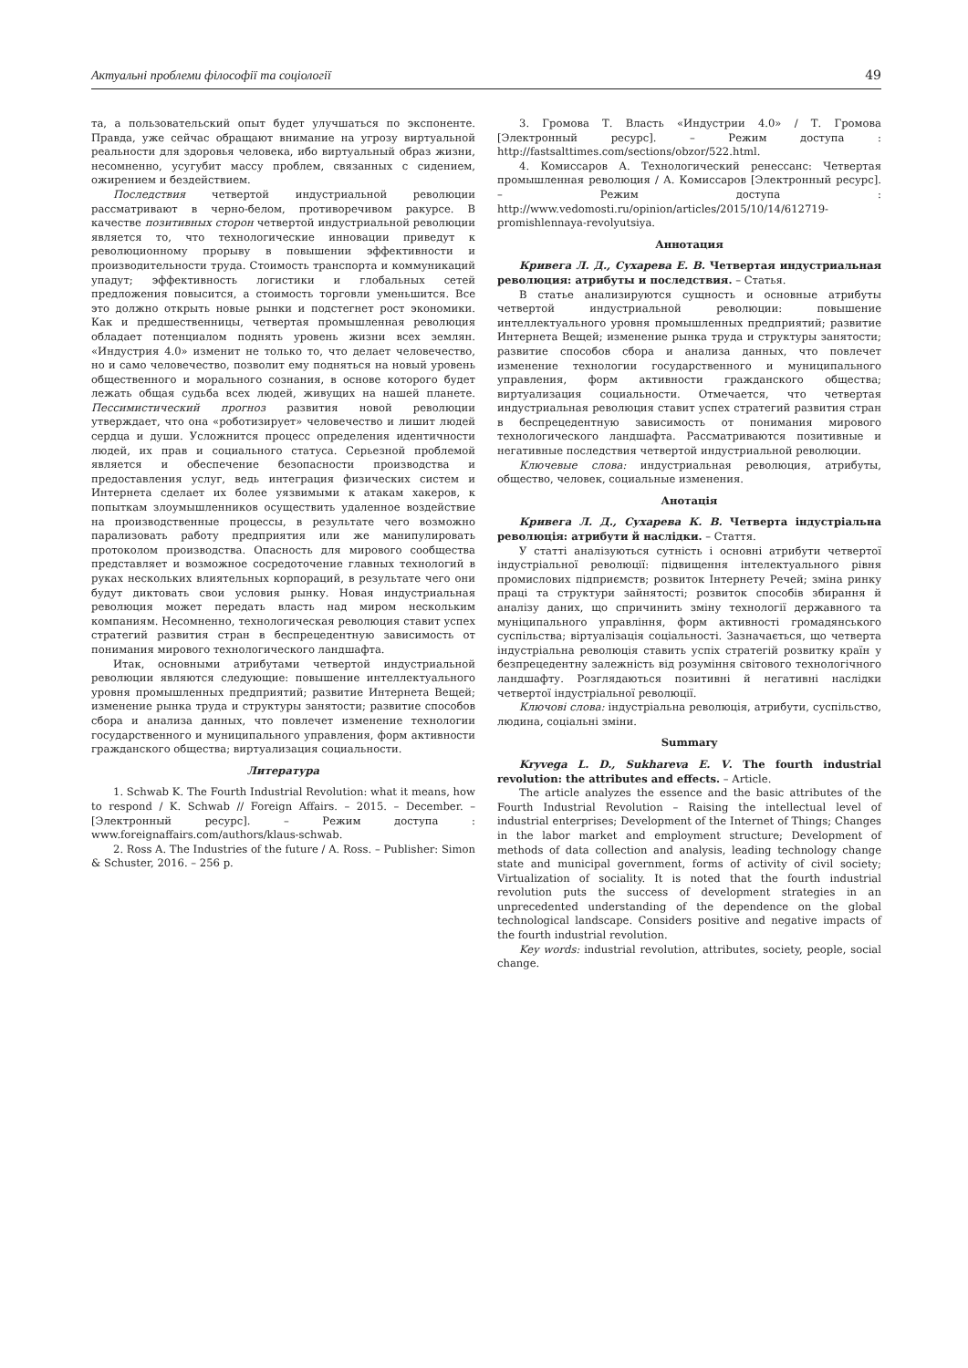Актуальні проблеми філософії та соціології 49
та, а пользовательский опыт будет улучшаться по экспоненте. Правда, уже сейчас обращают внимание на угрозу виртуальной реальности для здоровья человека, ибо виртуальный образ жизни, несомненно, усугубит массу проблем, связанных с сидением, ожирением и бездействием.
Последствия четвертой индустриальной революции рассматривают в черно-белом, противоречивом ракурсе. В качестве позитивных сторон четвертой индустриальной революции является то, что технологические инновации приведут к революционному прорыву в повышении эффективности и производительности труда. Стоимость транспорта и коммуникаций упадут; эффективность логистики и глобальных сетей предложения повысится, а стоимость торговли уменьшится. Все это должно открыть новые рынки и подстегнет рост экономики. Как и предшественницы, четвертая промышленная революция обладает потенциалом поднять уровень жизни всех землян. «Индустрия 4.0» изменит не только то, что делает человечество, но и само человечество, позволит ему подняться на новый уровень общественного и морального сознания, в основе которого будет лежать общая судьба всех людей, живущих на нашей планете. Пессимистический прогноз развития новой революции утверждает, что она «роботизирует» человечество и лишит людей сердца и души. Усложнится процесс определения идентичности людей, их прав и социального статуса. Серьезной проблемой является и обеспечение безопасности производства и предоставления услуг, ведь интеграция физических систем и Интернета сделает их более уязвимыми к атакам хакеров, к попыткам злоумышленников осуществить удаленное воздействие на производственные процессы, в результате чего возможно парализовать работу предприятия или же манипулировать протоколом производства. Опасность для мирового сообщества представляет и возможное сосредоточение главных технологий в руках нескольких влиятельных корпораций, в результате чего они будут диктовать свои условия рынку. Новая индустриальная революция может передать власть над миром нескольким компаниям. Несомненно, технологическая революция ставит успех стратегий развития стран в беспрецедентную зависимость от понимания мирового технологического ландшафта.
Итак, основными атрибутами четвертой индустриальной революции являются следующие: повышение интеллектуального уровня промышленных предприятий; развитие Интернета Вещей; изменение рынка труда и структуры занятости; развитие способов сбора и анализа данных, что повлечет изменение технологии государственного и муниципального управления, форм активности гражданского общества; виртуализация социальности.
Литература
1. Schwab K. The Fourth Industrial Revolution: what it means, how to respond / K. Schwab // Foreign Affairs. – 2015. – December. – [Электронный ресурс]. – Режим доступа : www.foreignaffairs.com/authors/klaus-schwab.
2. Ross A. The Industries of the future / A. Ross. – Publisher: Simon & Schuster, 2016. – 256 p.
3. Громова Т. Власть «Индустрии 4.0» / Т. Громова [Электронный ресурс]. – Режим доступа : http://fastsalttimes.com/sections/obzor/522.html.
4. Комиссаров А. Технологический ренессанс: Четвертая промышленная революция / А. Комиссаров [Электронный ресурс]. – Режим доступа : http://www.vedomosti.ru/opinion/articles/2015/10/14/612719-promishlennaya-revolyutsiya.
Аннотация
Кривега Л. Д., Сухарева Е. В. Четвертая индустриальная революция: атрибуты и последствия. – Статья.
В статье анализируются сущность и основные атрибуты четвертой индустриальной революции: повышение интеллектуального уровня промышленных предприятий; развитие Интернета Вещей; изменение рынка труда и структуры занятости; развитие способов сбора и анализа данных, что повлечет изменение технологии государственного и муниципального управления, форм активности гражданского общества; виртуализация социальности. Отмечается, что четвертая индустриальная революция ставит успех стратегий развития стран в беспрецедентную зависимость от понимания мирового технологического ландшафта. Рассматриваются позитивные и негативные последствия четвертой индустриальной революции.
Ключевые слова: индустриальная революция, атрибуты, общество, человек, социальные изменения.
Анотація
Кривега Л. Д., Сухарева К. В. Четверта індустріальна революція: атрибути й наслідки. – Стаття.
У статті аналізуються сутність і основні атрибути четвертої індустріальної революції: підвищення інтелектуального рівня промислових підприємств; розвиток Інтернету Речей; зміна ринку праці та структури зайнятості; розвиток способів збирання й аналізу даних, що спричинить зміну технології державного та муніципального управління, форм активності громадянського суспільства; віртуалізація соціальності. Зазначається, що четверта індустріальна революція ставить успіх стратегій розвитку країн у безпрецедентну залежність від розуміння світового технологічного ландшафту. Розглядаються позитивні й негативні наслідки четвертої індустріальної революції.
Ключові слова: індустріальна революція, атрибути, суспільство, людина, соціальні зміни.
Summary
Kryvega L. D., Sukhareva E. V. The fourth industrial revolution: the attributes and effects. – Article.
The article analyzes the essence and the basic attributes of the Fourth Industrial Revolution – Raising the intellectual level of industrial enterprises; Development of the Internet of Things; Changes in the labor market and employment structure; Development of methods of data collection and analysis, leading technology change state and municipal government, forms of activity of civil society; Virtualization of sociality. It is noted that the fourth industrial revolution puts the success of development strategies in an unprecedented understanding of the dependence on the global technological landscape. Considers positive and negative impacts of the fourth industrial revolution.
Key words: industrial revolution, attributes, society, people, social change.